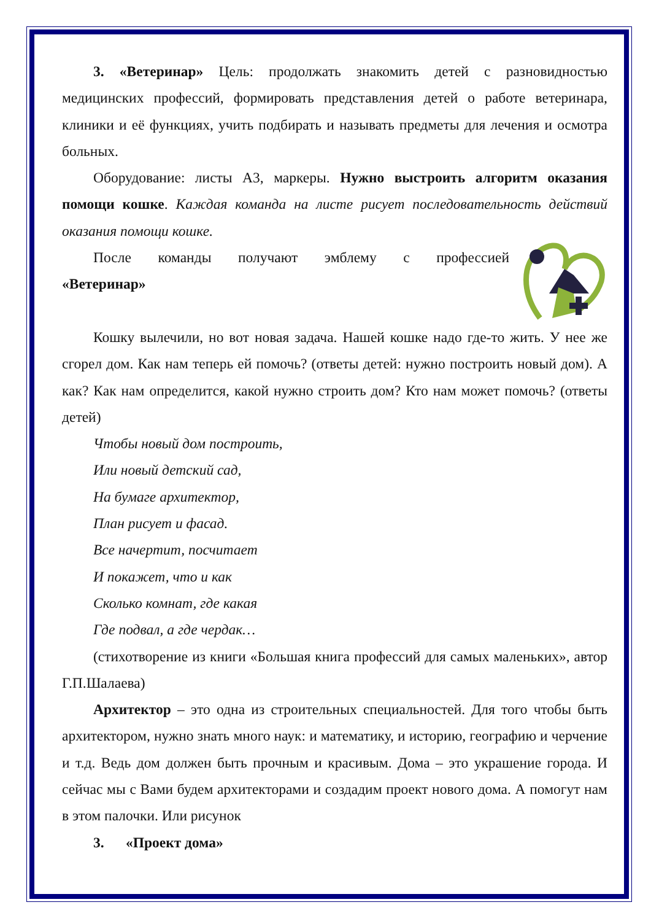3. «Ветеринар» Цель: продолжать знакомить детей с разновидностью медицинских профессий, формировать представления детей о работе ветеринара, клиники и её функциях, учить подбирать и называть предметы для лечения и осмотра больных.
Оборудование: листы А3, маркеры. Нужно выстроить алгоритм оказания помощи кошке. Каждая команда на листе рисует последовательность действий оказания помощи кошке.
После команды получают эмблему с профессией
«Ветеринар»
Кошку вылечили, но вот новая задача. Нашей кошке надо где-то жить. У нее же сгорел дом. Как нам теперь ей помочь? (ответы детей: нужно построить новый дом). А как? Как нам определится, какой нужно строить дом? Кто нам может помочь? (ответы детей)
Чтобы новый дом построить,
Или новый детский сад,
На бумаге архитектор,
План рисует и фасад.
Все начертит, посчитает
И покажет, что и как
Сколько комнат, где какая
Где подвал, а где чердак…
(стихотворение из книги «Большая книга профессий для самых маленьких», автор Г.П.Шалаева)
Архитектор – это одна из строительных специальностей. Для того чтобы быть архитектором, нужно знать много наук: и математику, и историю, географию и черчение и т.д. Ведь дом должен быть прочным и красивым. Дома – это украшение города. И сейчас мы с Вами будем архитекторами и создадим проект нового дома. А помогут нам в этом палочки. Или рисунок
3. «Проект дома»